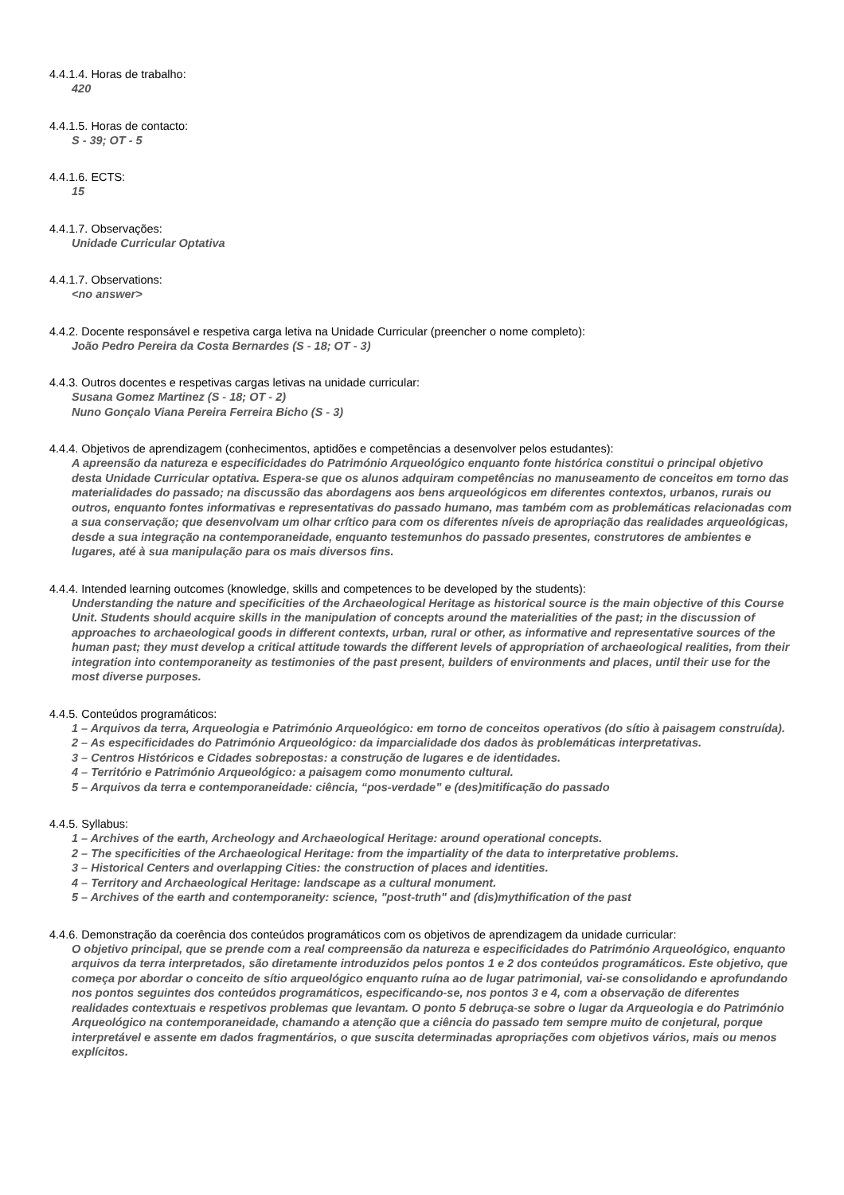4.4.1.4. Horas de trabalho:
420
4.4.1.5. Horas de contacto:
S - 39; OT - 5
4.4.1.6. ECTS:
15
4.4.1.7. Observações:
Unidade Curricular Optativa
4.4.1.7. Observations:
<no answer>
4.4.2. Docente responsável e respetiva carga letiva na Unidade Curricular (preencher o nome completo):
João Pedro Pereira da Costa Bernardes (S - 18; OT - 3)
4.4.3. Outros docentes e respetivas cargas letivas na unidade curricular:
Susana Gomez Martinez (S - 18; OT - 2)
Nuno Gonçalo Viana Pereira Ferreira Bicho (S - 3)
4.4.4. Objetivos de aprendizagem (conhecimentos, aptidões e competências a desenvolver pelos estudantes):
A apreensão da natureza e especificidades do Património Arqueológico enquanto fonte histórica constitui o principal objetivo desta Unidade Curricular optativa. Espera-se que os alunos adquiram competências no manuseamento de conceitos em torno das materialidades do passado; na discussão das abordagens aos bens arqueológicos em diferentes contextos, urbanos, rurais ou outros, enquanto fontes informativas e representativas do passado humano, mas também com as problemáticas relacionadas com a sua conservação; que desenvolvam um olhar crítico para com os diferentes níveis de apropriação das realidades arqueológicas, desde a sua integração na contemporaneidade, enquanto testemunhos do passado presentes, construtores de ambientes e lugares, até à sua manipulação para os mais diversos fins.
4.4.4. Intended learning outcomes (knowledge, skills and competences to be developed by the students):
Understanding the nature and specificities of the Archaeological Heritage as historical source is the main objective of this Course Unit. Students should acquire skills in the manipulation of concepts around the materialities of the past; in the discussion of approaches to archaeological goods in different contexts, urban, rural or other, as informative and representative sources of the human past; they must develop a critical attitude towards the different levels of appropriation of archaeological realities, from their integration into contemporaneity as testimonies of the past present, builders of environments and places, until their use for the most diverse purposes.
4.4.5. Conteúdos programáticos:
1 – Arquivos da terra, Arqueologia e Património Arqueológico: em torno de conceitos operativos (do sítio à paisagem construída).
2 – As especificidades do Património Arqueológico: da imparcialidade dos dados às problemáticas interpretativas.
3 – Centros Históricos e Cidades sobrepostas: a construção de lugares e de identidades.
4 – Território e Património Arqueológico: a paisagem como monumento cultural.
5 – Arquivos da terra e contemporaneidade: ciência, “pos-verdade” e (des)mitificação do passado
4.4.5. Syllabus:
1 – Archives of the earth, Archeology and Archaeological Heritage: around operational concepts.
2 – The specificities of the Archaeological Heritage: from the impartiality of the data to interpretative problems.
3 – Historical Centers and overlapping Cities: the construction of places and identities.
4 – Territory and Archaeological Heritage: landscape as a cultural monument.
5 – Archives of the earth and contemporaneity: science, "post-truth" and (dis)mythification of the past
4.4.6. Demonstração da coerência dos conteúdos programáticos com os objetivos de aprendizagem da unidade curricular:
O objetivo principal, que se prende com a real compreensão da natureza e especificidades do Património Arqueológico, enquanto arquivos da terra interpretados, são diretamente introduzidos pelos pontos 1 e 2 dos conteúdos programáticos. Este objetivo, que começa por abordar o conceito de sítio arqueológico enquanto ruína ao de lugar patrimonial, vai-se consolidando e aprofundando nos pontos seguintes dos conteúdos programáticos, especificando-se, nos pontos 3 e 4, com a observação de diferentes realidades contextuais e respetivos problemas que levantam. O ponto 5 debruça-se sobre o lugar da Arqueologia e do Património Arqueológico na contemporaneidade, chamando a atenção que a ciência do passado tem sempre muito de conjetural, porque interpretável e assente em dados fragmentários, o que suscita determinadas apropriações com objetivos vários, mais ou menos explícitos.